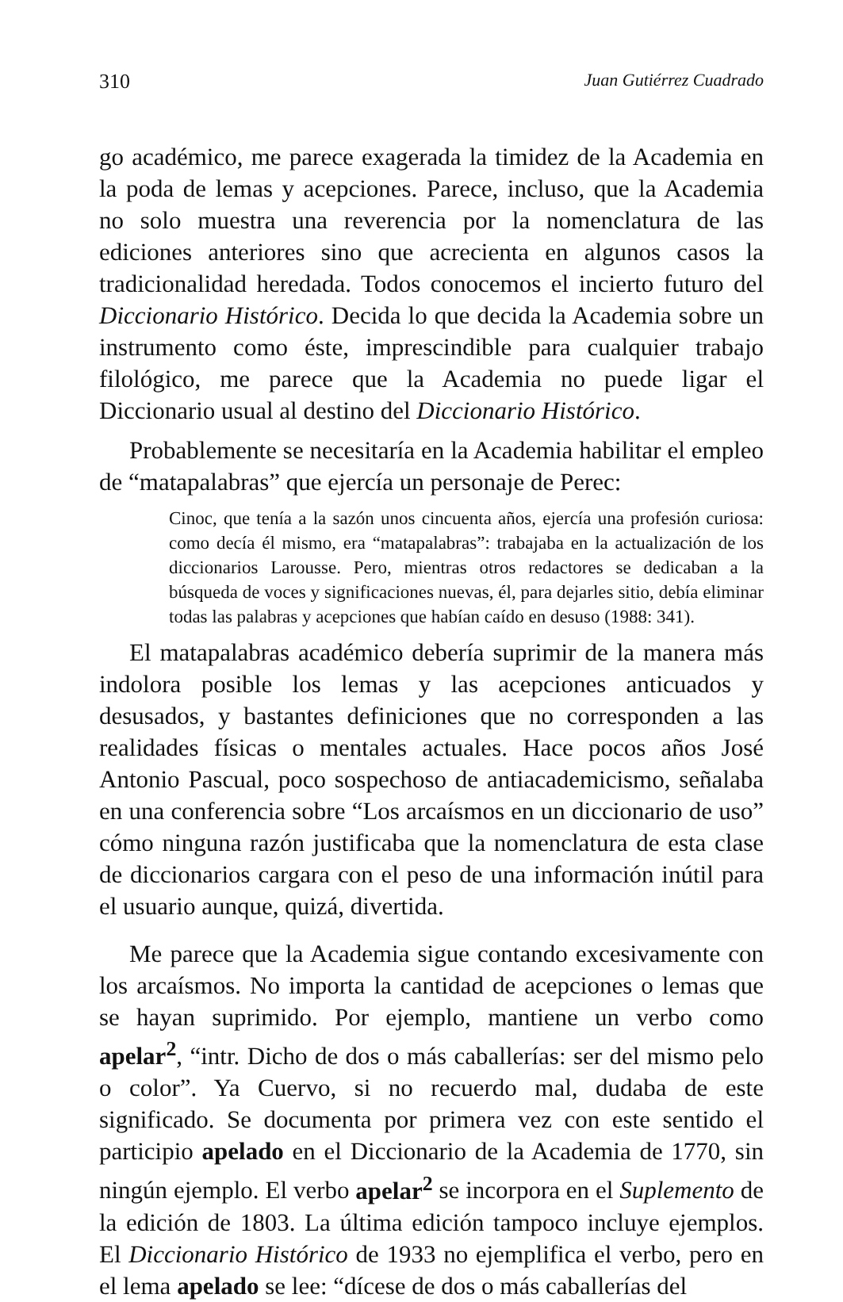310 Juan Gutiérrez Cuadrado
go académico, me parece exagerada la timidez de la Academia en la poda de lemas y acepciones. Parece, incluso, que la Academia no solo muestra una reverencia por la nomenclatura de las ediciones anteriores sino que acrecienta en algunos casos la tradicionalidad heredada. Todos conocemos el incierto futuro del Diccionario Histórico. Decida lo que decida la Academia sobre un instrumento como éste, imprescindible para cualquier trabajo filológico, me parece que la Academia no puede ligar el Diccionario usual al destino del Diccionario Histórico.
Probablemente se necesitaría en la Academia habilitar el empleo de “matapalabras” que ejercía un personaje de Perec:
Cinoc, que tenía a la sazón unos cincuenta años, ejercía una profesión curiosa: como decía él mismo, era “matapalabras”: trabajaba en la actualización de los diccionarios Larousse. Pero, mientras otros redactores se dedicaban a la búsqueda de voces y significaciones nuevas, él, para dejarles sitio, debía eliminar todas las palabras y acepciones que habían caído en desuso (1988: 341).
El matapalabras académico debería suprimir de la manera más indolora posible los lemas y las acepciones anticuados y desusados, y bastantes definiciones que no corresponden a las realidades físicas o mentales actuales. Hace pocos años José Antonio Pascual, poco sospechoso de antiacademicismo, señalaba en una conferencia sobre “Los arcaísmos en un diccionario de uso” cómo ninguna razón justificaba que la nomenclatura de esta clase de diccionarios cargara con el peso de una información inútil para el usuario aunque, quizá, divertida.
Me parece que la Academia sigue contando excesivamente con los arcaísmos. No importa la cantidad de acepciones o lemas que se hayan suprimido. Por ejemplo, mantiene un verbo como apelar<sup>2</sup>, “intr. Dicho de dos o más caballerías: ser del mismo pelo o color”. Ya Cuervo, si no recuerdo mal, dudaba de este significado. Se documenta por primera vez con este sentido el participio apelado en el Diccionario de la Academia de 1770, sin ningún ejemplo. El verbo apelar<sup>2</sup> se incorpora en el Suplemento de la edición de 1803. La última edición tampoco incluye ejemplos. El Diccionario Histórico de 1933 no ejemplifica el verbo, pero en el lema apelado se lee: “dícese de dos o más caballerías del